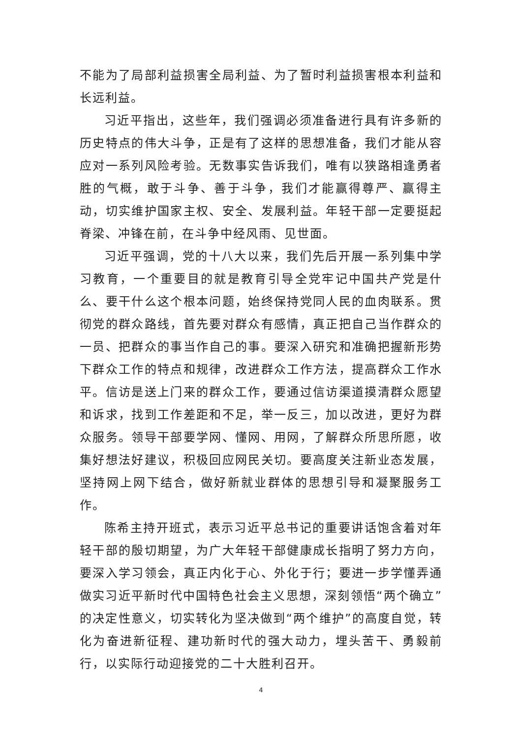不能为了局部利益损害全局利益、为了暂时利益损害根本利益和长远利益。
习近平指出，这些年，我们强调必须准备进行具有许多新的历史特点的伟大斗争，正是有了这样的思想准备，我们才能从容应对一系列风险考验。无数事实告诉我们，唯有以狭路相逢勇者胜的气概，敢于斗争、善于斗争，我们才能赢得尊严、赢得主动，切实维护国家主权、安全、发展利益。年轻干部一定要挺起脊梁、冲锋在前，在斗争中经风雨、见世面。
习近平强调，党的十八大以来，我们先后开展一系列集中学习教育，一个重要目的就是教育引导全党牢记中国共产党是什么、要干什么这个根本问题，始终保持党同人民的血肉联系。贯彻党的群众路线，首先要对群众有感情，真正把自己当作群众的一员、把群众的事当作自己的事。要深入研究和准确把握新形势下群众工作的特点和规律，改进群众工作方法，提高群众工作水平。信访是送上门来的群众工作，要通过信访渠道摸清群众愿望和诉求，找到工作差距和不足，举一反三，加以改进，更好为群众服务。领导干部要学网、懂网、用网，了解群众所思所愿，收集好想法好建议，积极回应网民关切。要高度关注新业态发展，坚持网上网下结合，做好新就业群体的思想引导和凝聚服务工作。
陈希主持开班式，表示习近平总书记的重要讲话饱含着对年轻干部的殷切期望，为广大年轻干部健康成长指明了努力方向，要深入学习领会，真正内化于心、外化于行；要进一步学懂弄通做实习近平新时代中国特色社会主义思想，深刻领悟“两个确立”的决定性意义，切实转化为坚决做到“两个维护”的高度自觉，转化为奋进新征程、建功新时代的强大动力，埋头苦干、勇毅前行，以实际行动迎接党的二十大胜利召开。
4